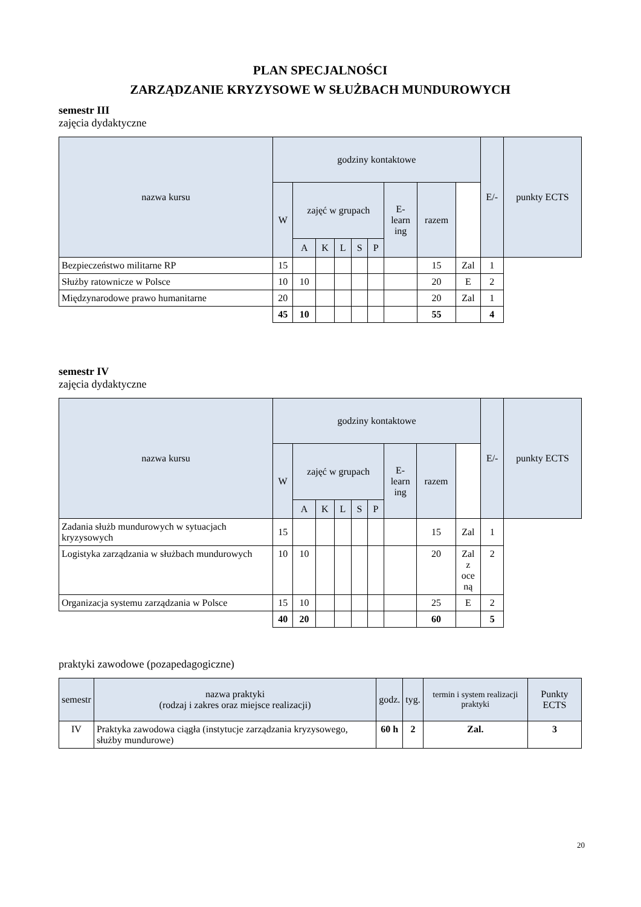PLAN SPECJALNOŚCI
ZARZĄDZANIE KRYZYSOWE W SŁUŻBACH MUNDUROWYCH
semestr III
zajęcia dydaktyczne
| nazwa kursu | godziny kontaktowe | | | | | | | | | E/- | punkty ECTS |
| --- | --- | --- | --- | --- | --- | --- | --- | --- | --- | --- | --- |
| | W | zajęć w grupach | | | | | E- learn ing | razem | | | |
| | | A | K | L | S | P | | | | | |
| Bezpieczeństwo militarne RP | 15 | | | | | | | 15 | Zal | 1 | |
| Służby ratownicze w Polsce | 10 | 10 | | | | | | 20 | E | 2 | |
| Międzynarodowe prawo humanitarne | 20 | | | | | | | 20 | Zal | 1 | |
| | 45 | 10 | | | | | | 55 | | 4 | |
semestr IV
zajęcia dydaktyczne
| nazwa kursu | godziny kontaktowe | | | | | | | | | E/- | punkty ECTS |
| --- | --- | --- | --- | --- | --- | --- | --- | --- | --- | --- | --- |
| | W | zajęć w grupach | | | | | E- learn ing | razem | | | |
| | | A | K | L | S | P | | | | | |
| Zadania służb mundurowych w sytuacjach kryzysowych | 15 | | | | | | | 15 | Zal | 1 | |
| Logistyka zarządzania w służbach mundurowych | 10 | 10 | | | | | | 20 | Zal z oce ną | 2 | |
| Organizacja systemu zarządzania w Polsce | 15 | 10 | | | | | | 25 | E | 2 | |
| | 40 | 20 | | | | | | 60 | | 5 | |
praktyki zawodowe (pozapedagogiczne)
| semestr | nazwa praktyki (rodzaj i zakres oraz miejsce realizacji) | godz. | tyg. | termin i system realizacji praktyki | Punkty ECTS |
| --- | --- | --- | --- | --- | --- |
| IV | Praktyka zawodowa ciągła (instytucje zarządzania kryzysowego, służby mundurowe) | 60 h | 2 | Zal. | 3 |
20